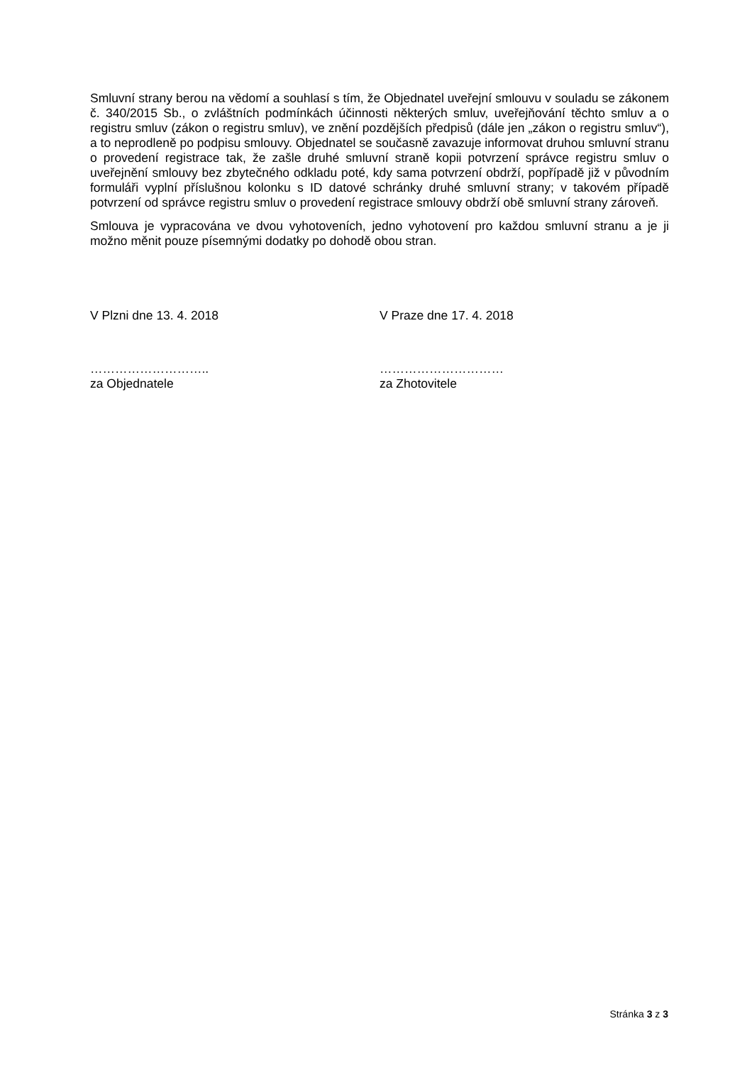Smluvní strany berou na vědomí a souhlasí s tím, že Objednatel uveřejní smlouvu v souladu se zákonem č. 340/2015 Sb., o zvláštních podmínkách účinnosti některých smluv, uveřejňování těchto smluv a o registru smluv (zákon o registru smluv), ve znění pozdějších předpisů (dále jen „zákon o registru smluv“), a to neprodleně po podpisu smlouvy. Objednatel se současně zavazuje informovat druhou smluvní stranu o provedení registrace tak, že zašle druhé smluvní straně kopii potvrzení správce registru smluv o uveřejnění smlouvy bez zbytečného odkladu poté, kdy sama potvrzení obdrží, popřípadě již v původním formuláři vyplní příslušnou kolonku s ID datové schránky druhé smluvní strany; v takovém případě potvrzení od správce registru smluv o provedení registrace smlouvy obdrží obě smluvní strany zároveň.
Smlouva je vypracována ve dvou vyhotoveních, jedno vyhotovení pro každou smluvní stranu a je ji možno měnit pouze písemnými dodatky po dohodě obou stran.
V Plzni dne 13. 4. 2018 V Praze dne 17. 4. 2018
………………………..
za Objednatele
…………………………
za Zhotovitele
Stránka 3 z 3